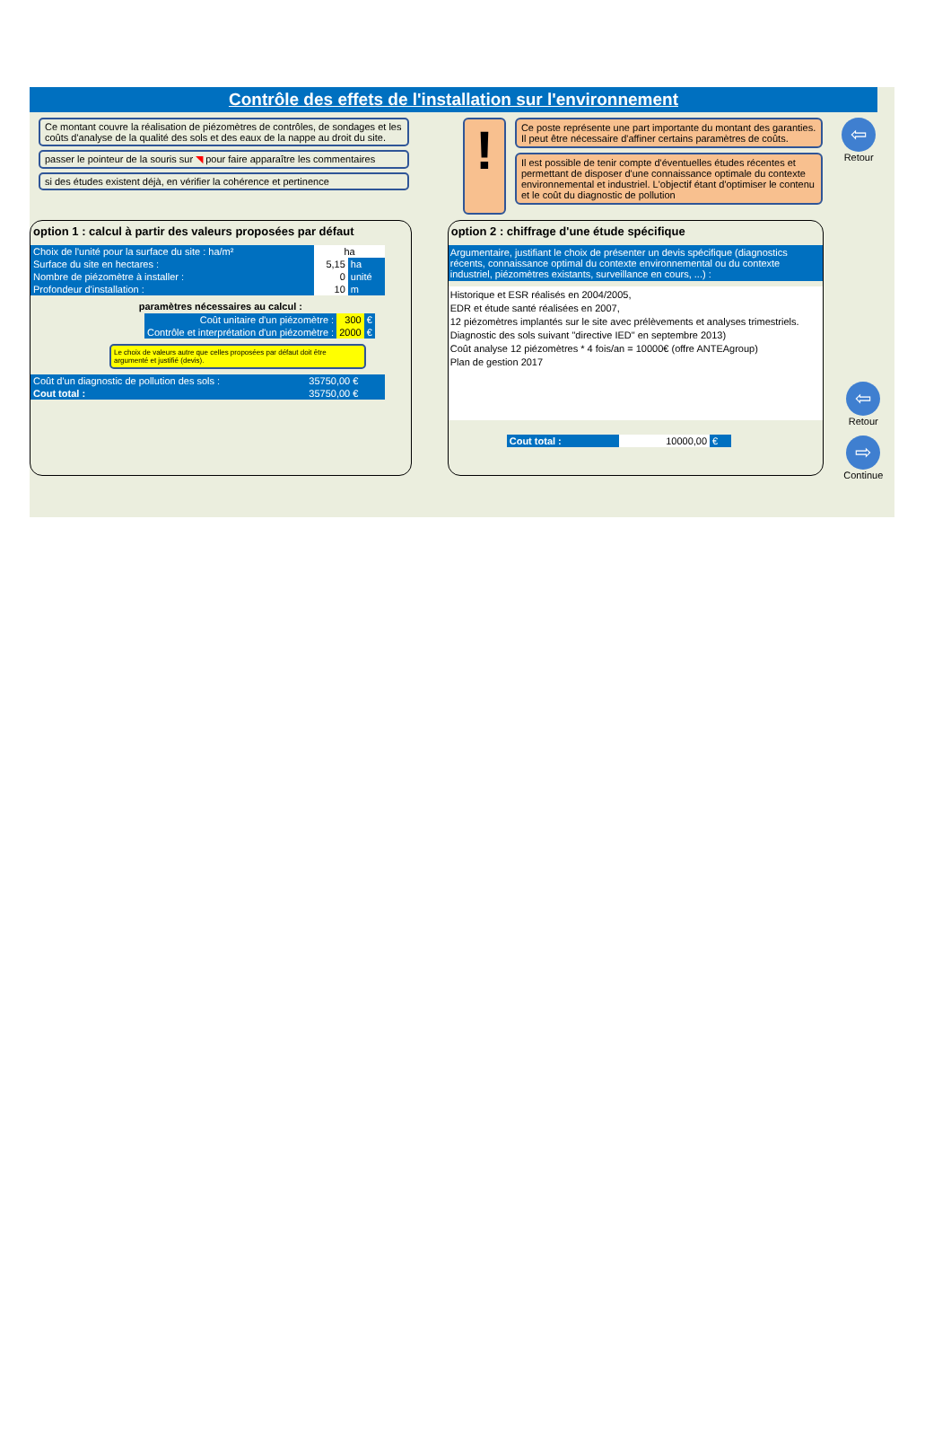Contrôle des effets de l'installation sur l'environnement
Ce montant couvre la réalisation de piézomètres de contrôles, de sondages et les coûts d'analyse de la qualité des sols et des eaux de la nappe au droit du site.
passer le pointeur de la souris sur ◥ pour faire apparaître les commentaires
si des études existent déjà, en vérifier la cohérence et pertinence
!
Ce poste représente une part importante du montant des garanties. Il peut être nécessaire d'affiner certains paramètres de coûts.
Il est possible de tenir compte d'éventuelles études récentes et permettant de disposer d'une connaissance optimale du contexte environnemental et industriel. L'objectif étant d'optimiser le contenu et le coût du diagnostic de pollution
⇦
Retour
option 1 : calcul à partir des valeurs proposées par défaut
| Choix de l'unité pour la surface du site : ha/m² | ha | |
| Surface du site en hectares : | 5,15 | ha |
| Nombre de piézomètre à installer : | 0 | unité |
| Profondeur d'installation : | 10 | m |
paramètres nécessaires au calcul :
| Coût unitaire d'un piézomètre : | 300 | € |
| Contrôle et interprétation d'un piézomètre : | 2000 | € |
Le choix de valeurs autre que celles proposées par défaut doit être argumenté et justifié (devis).
| Coût d'un diagnostic de pollution des sols : | 35750,00 € |
| Cout total : | 35750,00 € |
option 2 : chiffrage d'une étude spécifique
Argumentaire, justifiant le choix de présenter un devis spécifique (diagnostics récents, connaissance optimal du contexte environnemental ou du contexte industriel, piézomètres existants, surveillance en cours, ...) :
Historique et ESR réalisés en 2004/2005,
EDR et étude santé réalisées en 2007,
12 piézomètres implantés sur le site avec prélèvements et analyses trimestriels.
Diagnostic des sols suivant "directive IED" en septembre 2013)
Coût analyse 12 piézomètres * 4 fois/an = 10000€ (offre ANTEAgroup)
Plan de gestion 2017
| Cout total : | 10000,00 | € |
⇦
Retour
⇨
Continue